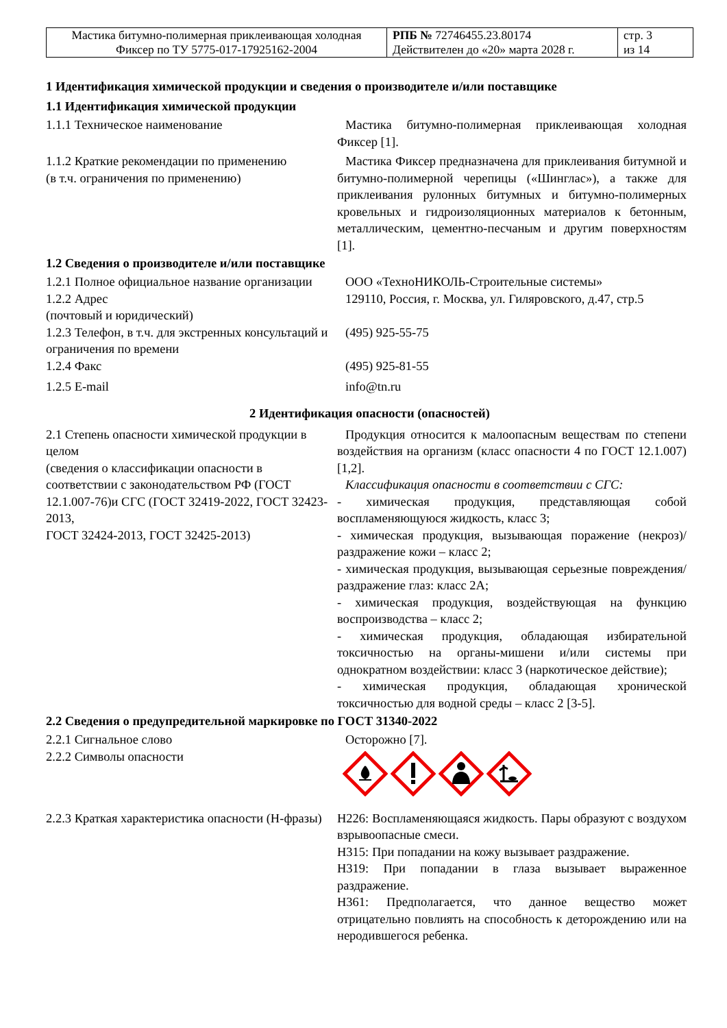| Мастика битумно-полимерная приклеивающая холодная Фиксер по ТУ 5775-017-17925162-2004 | РПБ № 72746455.23.80174 Действителен до «20» марта 2028 г. | стр. 3 из 14 |
1 Идентификация химической продукции и сведения о производителе и/или поставщике
1.1 Идентификация химической продукции
1.1.1 Техническое наименование Мастика битумно-полимерная приклеивающая холодная Фиксер [1].
1.1.2 Краткие рекомендации по применению
(в т.ч. ограничения по применению)
Мастика Фиксер предназначена для приклеивания битумной и битумно-полимерной черепицы («Шинглас»), а также для приклеивания рулонных битумных и битумно-полимерных кровельных и гидроизоляционных материалов к бетонным, металлическим, цементно-песчаным и другим поверхностям [1].
1.2 Сведения о производителе и/или поставщике
1.2.1 Полное официальное название организации
ООО «ТехноНИКОЛЬ-Строительные системы»
1.2.2 Адрес
(почтовый и юридический)
129110, Россия, г. Москва, ул. Гиляровского, д.47, стр.5
1.2.3 Телефон, в т.ч. для экстренных консультаций и ограничения по времени
(495) 925-55-75
1.2.4 Факс (495) 925-81-55
1.2.5 E-mail info@tn.ru
2 Идентификация опасности (опасностей)
2.1 Степень опасности химической продукции в целом
(сведения о классификации опасности в соответствии с законодательством РФ (ГОСТ 12.1.007-76)и СГС (ГОСТ 32419-2022, ГОСТ 32423-2013,
ГОСТ 32424-2013, ГОСТ 32425-2013)
Продукция относится к малоопасным веществам по степени воздействия на организм (класс опасности 4 по ГОСТ 12.1.007) [1,2].
Классификация опасности в соответствии с СГС:
- химическая продукция, представляющая собой воспламеняющуюся жидкость, класс 3;
- химическая продукция, вызывающая поражение (некроз)/ раздражение кожи – класс 2;
- химическая продукция, вызывающая серьезные повреждения/раздражение глаз: класс 2А;
- химическая продукция, воздействующая на функцию воспроизводства – класс 2;
- химическая продукция, обладающая избирательной токсичностью на органы-мишени и/или системы при однократном воздействии: класс 3 (наркотическое действие);
- химическая продукция, обладающая хронической токсичностью для водной среды – класс 2 [3-5].
2.2 Сведения о предупредительной маркировке по ГОСТ 31340-2022
2.2.1 Сигнальное слово Осторожно [7].
2.2.2 Символы опасности
2.2.3 Краткая характеристика опасности (Н-фразы)
H226: Воспламеняющаяся жидкость. Пары образуют с воздухом взрывоопасные смеси.
H315: При попадании на кожу вызывает раздражение.
H319: При попадании в глаза вызывает выраженное раздражение.
H361: Предполагается, что данное вещество может отрицательно повлиять на способность к деторождению или на неродившегося ребенка.